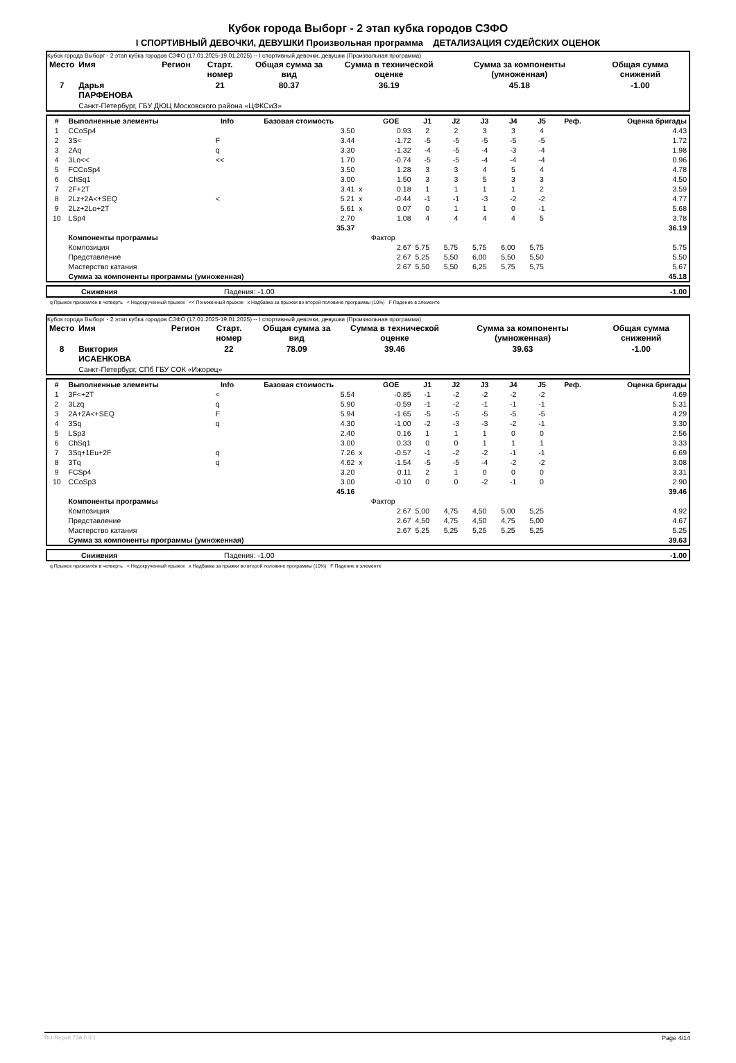Кубок города Выборг - 2 этап кубка городов СЗФО
I СПОРТИВНЫЙ ДЕВОЧКИ, ДЕВУШКИ Произвольная программа ДЕТАЛИЗАЦИЯ СУДЕЙСКИХ ОЦЕНОК
Кубок города Выборг - 2 этап кубка городов СЗФО (17.01.2025-19.01.2025) -- I спортивный девочки, девушки (Произвольная программа)
| Место | Имя | Регион | Старт. номер | Общая сумма за вид | Сумма в технической оценке | Сумма за компоненты (умноженная) | Общая сумма снижений |
| --- | --- | --- | --- | --- | --- | --- | --- |
| 7 | Дарья ПАРФЕНОВА | | 21 | 80.37 | 36.19 | 45.18 | -1.00 |
| | Санкт-Петербург, ГБУ ДЮЦ Московского района «ЦФКСиЗ» | | | | | | |
| # | Выполненные элементы | Info | Базовая стоимость | | GOE | J1 | J2 | J3 | J4 | J5 | Реф. | Оценка бригады |
| --- | --- | --- | --- | --- | --- | --- | --- | --- | --- | --- | --- | --- |
| 1 | CCoSp4 | | 3.50 | | 0.93 | 2 | 2 | 3 | 3 | 4 | | 4.43 |
| 2 | 3S< | F | 3.44 | | -1.72 | -5 | -5 | -5 | -5 | -5 | | 1.72 |
| 3 | 2Aq | q | 3.30 | | -1.32 | -4 | -5 | -4 | -3 | -4 | | 1.98 |
| 4 | 3Lo<< | << | 1.70 | | -0.74 | -5 | -5 | -4 | -4 | -4 | | 0.96 |
| 5 | FCCoSp4 | | 3.50 | | 1.28 | 3 | 3 | 4 | 5 | 4 | | 4.78 |
| 6 | ChSq1 | | 3.00 | | 1.50 | 3 | 3 | 5 | 3 | 3 | | 4.50 |
| 7 | 2F+2T | | 3.41 | x | 0.18 | 1 | 1 | 1 | 1 | 2 | | 3.59 |
| 8 | 2Lz+2A<+SEQ | < | 5.21 | x | -0.44 | -1 | -1 | -3 | -2 | -2 | | 4.77 |
| 9 | 2Lz+2Lo+2T | | 5.61 | x | 0.07 | 0 | 1 | 1 | 0 | -1 | | 5.68 |
| 10 | LSp4 | | 2.70 | | 1.08 | 4 | 4 | 4 | 4 | 5 | | 3.78 |
| | | | 35.37 | | | | | | | | | 36.19 |
| | Компоненты программы | | | | Фактор | | | | | | | |
| | Композиция | | | | 2.67 | 5,75 | 5,75 | 5,75 | 6,00 | 5,75 | | 5.75 |
| | Представление | | | | 2.67 | 5,25 | 5,50 | 6,00 | 5,50 | 5,50 | | 5.50 |
| | Мастерство катания | | | | 2.67 | 5,50 | 5,50 | 6,25 | 5,75 | 5,75 | | 5.67 |
| | Сумма за компоненты программы (умноженная) | | | | | | | | | | | 45.18 |
| | Снижения | Падения: -1.00 | -1.00 |
q Прыжок приземлён в четверть < Недокрученный прыжок << Пониженный прыжок x Надбавка за прыжки во второй половине программы (10%) F Падение в элементе
Кубок города Выборг - 2 этап кубка городов СЗФО (17.01.2025-19.01.2025) -- I спортивный девочки, девушки (Произвольная программа)
| Место | Имя | Регион | Старт. номер | Общая сумма за вид | Сумма в технической оценке | Сумма за компоненты (умноженная) | Общая сумма снижений |
| --- | --- | --- | --- | --- | --- | --- | --- |
| 8 | Виктория ИСАЕНКОВА | | 22 | 78.09 | 39.46 | 39.63 | -1.00 |
| | Санкт-Петербург, СПб ГБУ СОК «Ижорец» | | | | | | |
| # | Выполненные элементы | Info | Базовая стоимость | | GOE | J1 | J2 | J3 | J4 | J5 | Реф. | Оценка бригады |
| --- | --- | --- | --- | --- | --- | --- | --- | --- | --- | --- | --- | --- |
| 1 | 3F<+2T | < | 5.54 | | -0.85 | -1 | -2 | -2 | -2 | -2 | | 4.69 |
| 2 | 3Lzq | q | 5.90 | | -0.59 | -1 | -2 | -1 | -1 | -1 | | 5.31 |
| 3 | 2A+2A<+SEQ | F | 5.94 | | -1.65 | -5 | -5 | -5 | -5 | -5 | | 4.29 |
| 4 | 3Sq | q | 4.30 | | -1.00 | -2 | -3 | -3 | -2 | -1 | | 3.30 |
| 5 | LSp3 | | 2.40 | | 0.16 | 1 | 1 | 1 | 0 | 0 | | 2.56 |
| 6 | ChSq1 | | 3.00 | | 0.33 | 0 | 0 | 1 | 1 | 1 | | 3.33 |
| 7 | 3Sq+1Eu+2F | q | 7.26 | x | -0.57 | -1 | -2 | -2 | -1 | -1 | | 6.69 |
| 8 | 3Tq | q | 4.62 | x | -1.54 | -5 | -5 | -4 | -2 | -2 | | 3.08 |
| 9 | FCSp4 | | 3.20 | | 0.11 | 2 | 1 | 0 | 0 | 0 | | 3.31 |
| 10 | CCoSp3 | | 3.00 | | -0.10 | 0 | 0 | -2 | -1 | 0 | | 2.90 |
| | | | 45.16 | | | | | | | | | 39.46 |
| | Компоненты программы | | | | Фактор | | | | | | | |
| | Композиция | | | | 2.67 | 5,00 | 4,75 | 4,50 | 5,00 | 5,25 | | 4.92 |
| | Представление | | | | 2.67 | 4,50 | 4,75 | 4,50 | 4,75 | 5,00 | | 4.67 |
| | Мастерство катания | | | | 2.67 | 5,25 | 5,25 | 5,25 | 5,25 | 5,25 | | 5.25 |
| | Сумма за компоненты программы (умноженная) | | | | | | | | | | | 39.63 |
| | Снижения | Падения: -1.00 | -1.00 |
q Прыжок приземлён в четверть < Недокрученный прыжок x Надбавка за прыжки во второй половине программы (10%) F Падение в элементе
RU-Report 73A 0.0.1 Page 4/14